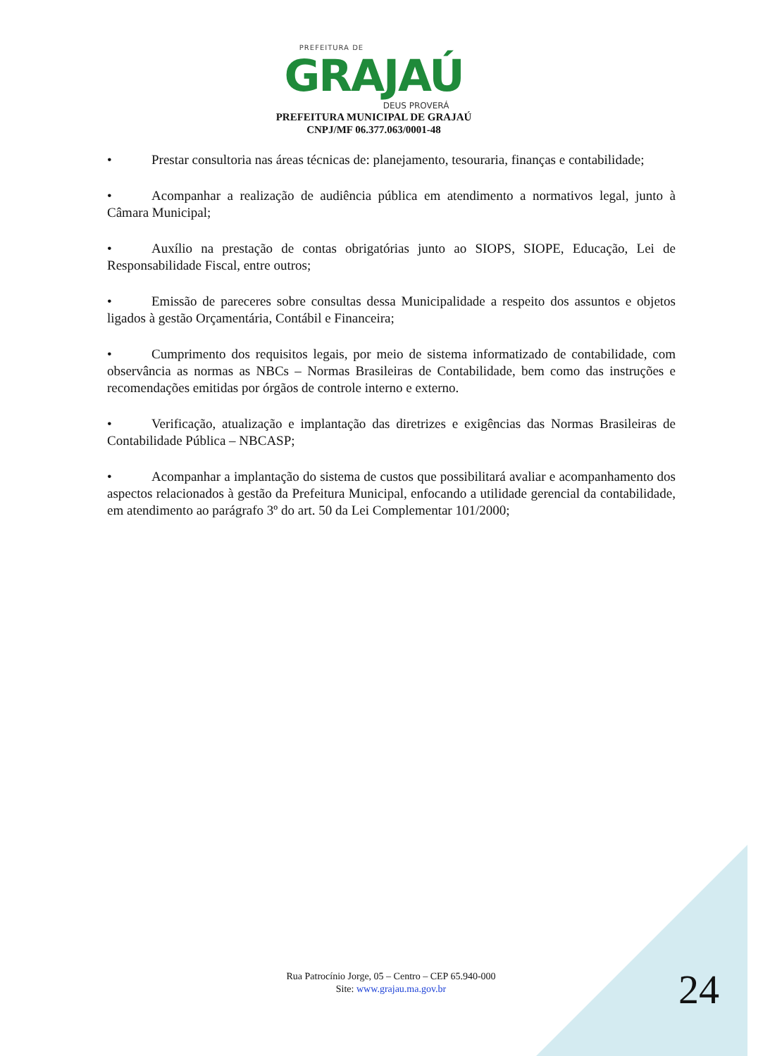PREFEITURA DE
GRAJAÚ
DEUS PROVERÁ
PREFEITURA MUNICIPAL DE GRAJAÚ
CNPJ/MF 06.377.063/0001-48
• Prestar consultoria nas áreas técnicas de: planejamento, tesouraria, finanças e contabilidade;
• Acompanhar a realização de audiência pública em atendimento a normativos legal, junto à Câmara Municipal;
• Auxílio na prestação de contas obrigatórias junto ao SIOPS, SIOPE, Educação, Lei de Responsabilidade Fiscal, entre outros;
• Emissão de pareceres sobre consultas dessa Municipalidade a respeito dos assuntos e objetos ligados à gestão Orçamentária, Contábil e Financeira;
• Cumprimento dos requisitos legais, por meio de sistema informatizado de contabilidade, com observância as normas as NBCs – Normas Brasileiras de Contabilidade, bem como das instruções e recomendações emitidas por órgãos de controle interno e externo.
• Verificação, atualização e implantação das diretrizes e exigências das Normas Brasileiras de Contabilidade Pública – NBCASP;
• Acompanhar a implantação do sistema de custos que possibilitará avaliar e acompanhamento dos aspectos relacionados à gestão da Prefeitura Municipal, enfocando a utilidade gerencial da contabilidade, em atendimento ao parágrafo 3º do art. 50 da Lei Complementar 101/2000;
Rua Patrocínio Jorge, 05 – Centro – CEP 65.940-000
Site: www.grajau.ma.gov.br
24